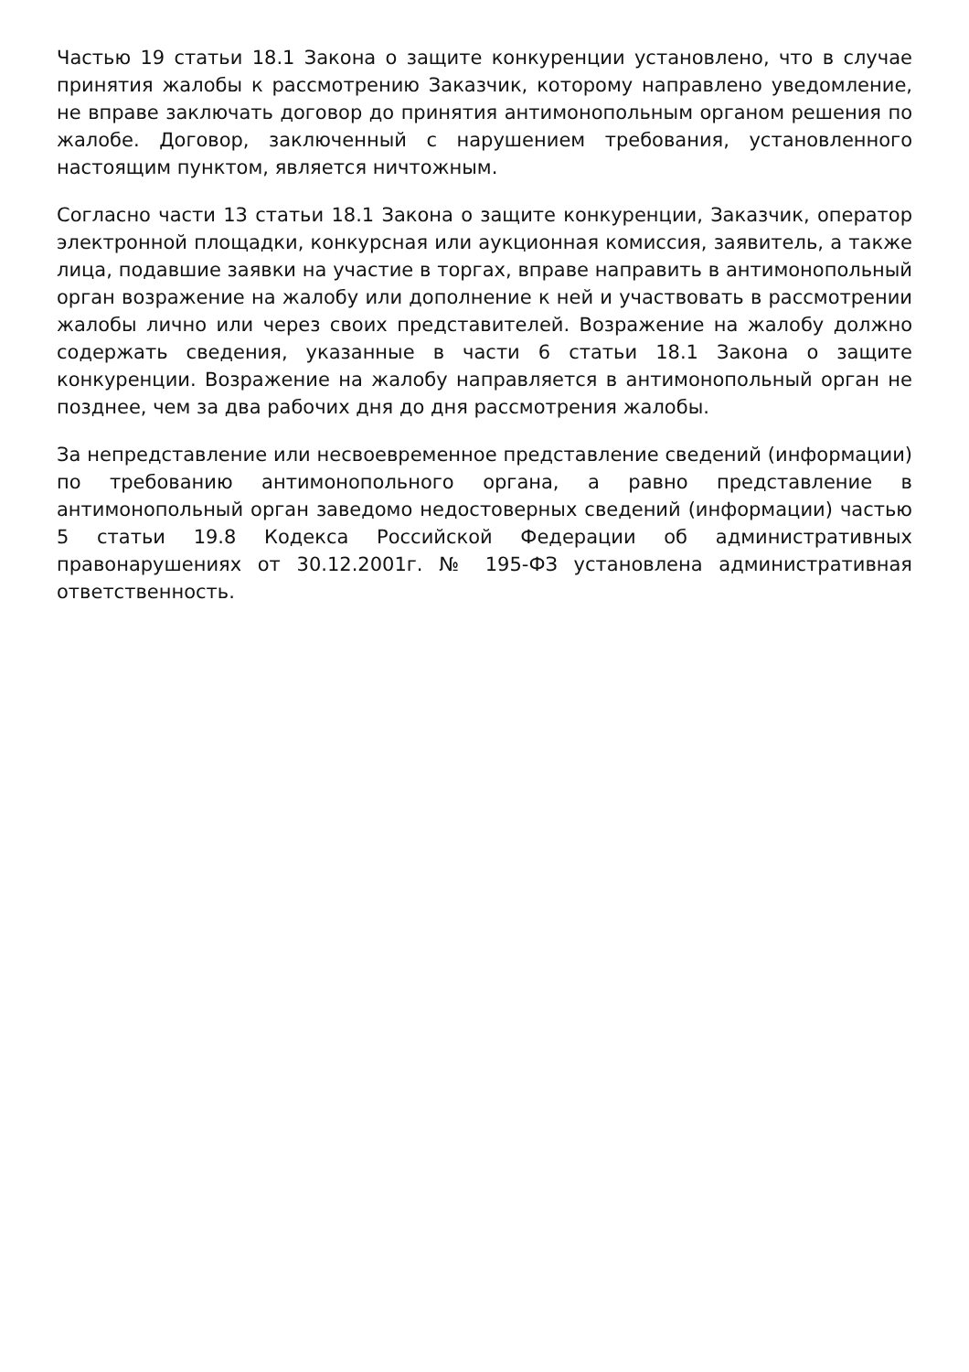Частью 19 статьи 18.1 Закона о защите конкуренции установлено, что в случае принятия жалобы к рассмотрению Заказчик, которому направлено уведомление, не вправе заключать договор до принятия антимонопольным органом решения по жалобе. Договор, заключенный с нарушением требования, установленного настоящим пунктом, является ничтожным.
Согласно части 13 статьи 18.1 Закона о защите конкуренции, Заказчик, оператор электронной площадки, конкурсная или аукционная комиссия, заявитель, а также лица, подавшие заявки на участие в торгах, вправе направить в антимонопольный орган возражение на жалобу или дополнение к ней и участвовать в рассмотрении жалобы лично или через своих представителей. Возражение на жалобу должно содержать сведения, указанные в части 6 статьи 18.1 Закона о защите конкуренции. Возражение на жалобу направляется в антимонопольный орган не позднее, чем за два рабочих дня до дня рассмотрения жалобы.
За непредставление или несвоевременное представление сведений (информации) по требованию антимонопольного органа, а равно представление в антимонопольный орган заведомо недостоверных сведений (информации) частью 5 статьи 19.8 Кодекса Российской Федерации об административных правонарушениях от 30.12.2001г. № 195-ФЗ установлена административная ответственность.